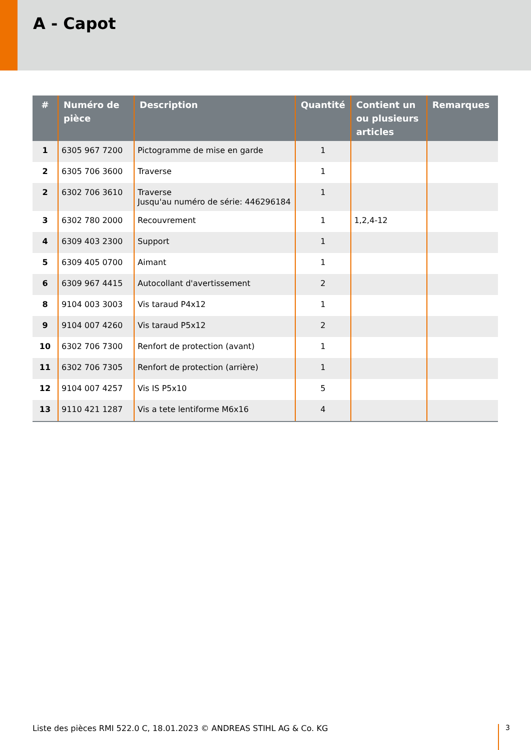A - Capot
| # | Numéro de pièce | Description | Quantité | Contient un ou plusieurs articles | Remarques |
| --- | --- | --- | --- | --- | --- |
| 1 | 6305 967 7200 | Pictogramme de mise en garde | 1 | | |
| 2 | 6305 706 3600 | Traverse | 1 | | |
| 2 | 6302 706 3610 | Traverse Jusqu'au numéro de série: 446296184 | 1 | | |
| 3 | 6302 780 2000 | Recouvrement | 1 | 1,2,4-12 | |
| 4 | 6309 403 2300 | Support | 1 | | |
| 5 | 6309 405 0700 | Aimant | 1 | | |
| 6 | 6309 967 4415 | Autocollant d'avertissement | 2 | | |
| 8 | 9104 003 3003 | Vis taraud P4x12 | 1 | | |
| 9 | 9104 007 4260 | Vis taraud P5x12 | 2 | | |
| 10 | 6302 706 7300 | Renfort de protection (avant) | 1 | | |
| 11 | 6302 706 7305 | Renfort de protection (arrière) | 1 | | |
| 12 | 9104 007 4257 | Vis IS P5x10 | 5 | | |
| 13 | 9110 421 1287 | Vis a tete lentiforme M6x16 | 4 | | |
Liste des pièces RMI 522.0 C, 18.01.2023 © ANDREAS STIHL AG & Co. KG
3